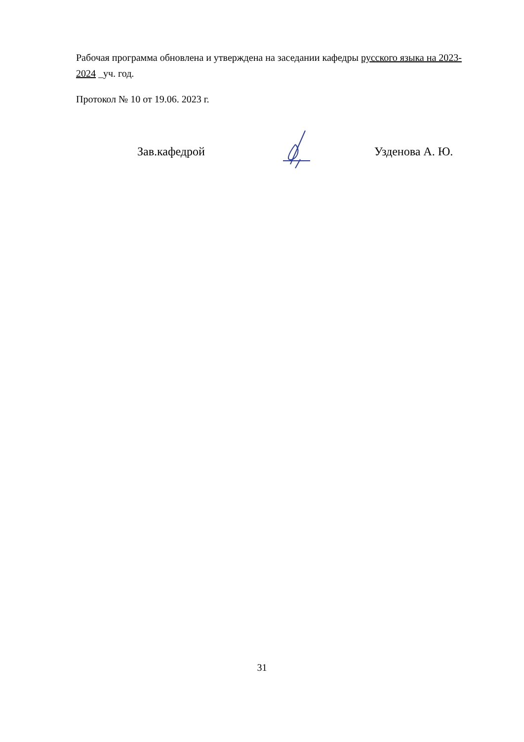Рабочая программа обновлена и утверждена на заседании кафедры русского языка на 2023-2024 _уч. год.
Протокол № 10 от 19.06. 2023 г.
Зав.кафедрой Узденова А. Ю.
31